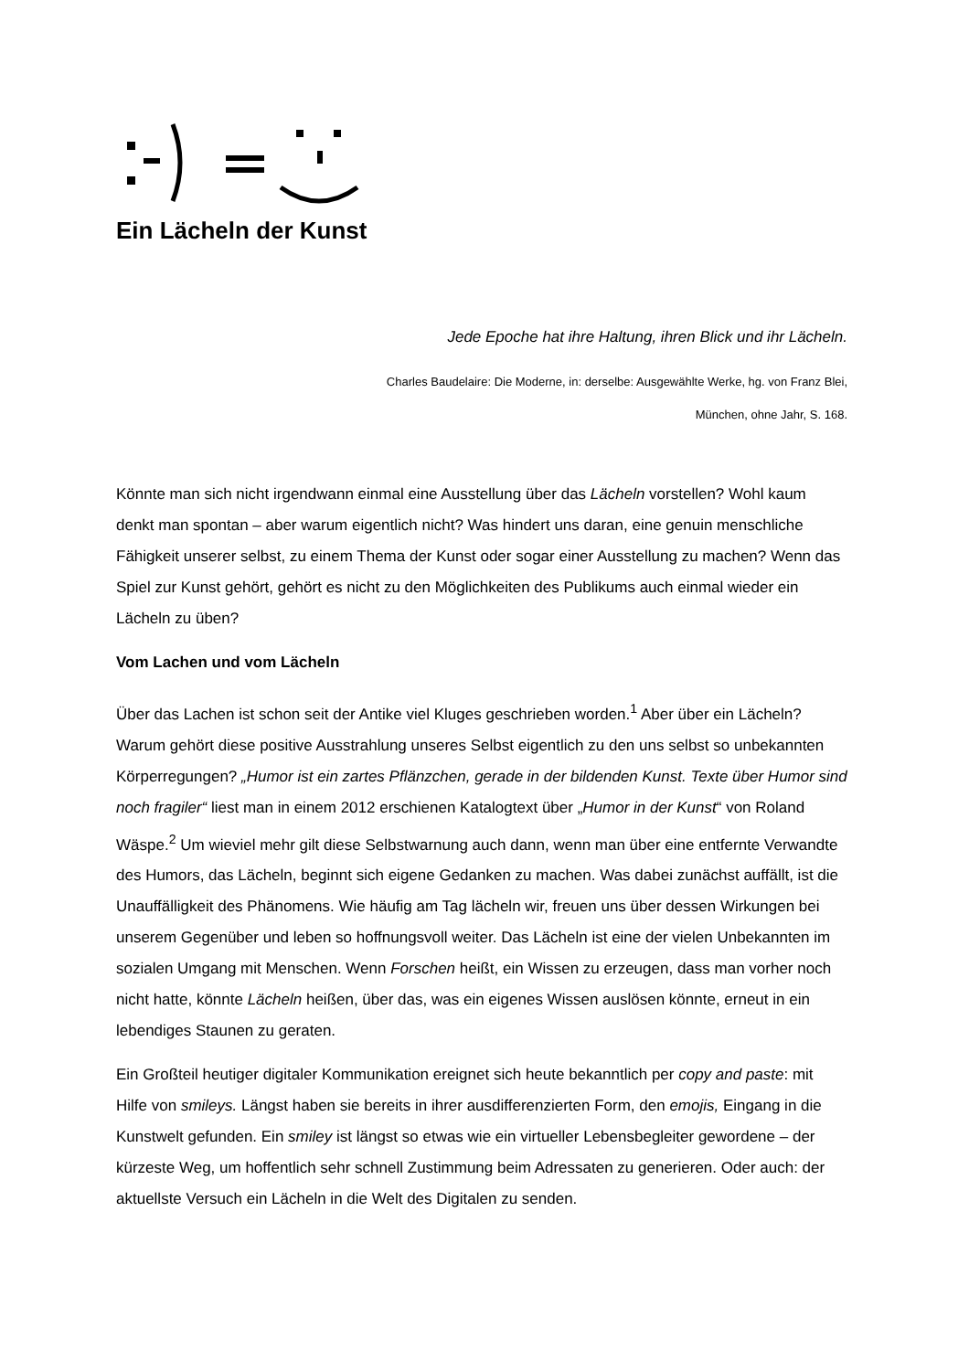Ein Lächeln der Kunst
Jede Epoche hat ihre Haltung, ihren Blick und ihr Lächeln.
Charles Baudelaire: Die Moderne, in: derselbe: Ausgewählte Werke, hg. von Franz Blei,
München, ohne Jahr, S. 168.
Könnte man sich nicht irgendwann einmal eine Ausstellung über das Lächeln vorstellen? Wohl kaum denkt man spontan – aber warum eigentlich nicht? Was hindert uns daran, eine genuin menschliche Fähigkeit unserer selbst, zu einem Thema der Kunst oder sogar einer Ausstellung zu machen? Wenn das Spiel zur Kunst gehört, gehört es nicht zu den Möglichkeiten des Publikums auch einmal wieder ein Lächeln zu üben?
Vom Lachen und vom Lächeln
Über das Lachen ist schon seit der Antike viel Kluges geschrieben worden.<sup>1</sup> Aber über ein Lächeln? Warum gehört diese positive Ausstrahlung unseres Selbst eigentlich zu den uns selbst so unbekannten Körperregungen? „Humor ist ein zartes Pflänzchen, gerade in der bildenden Kunst. Texte über Humor sind noch fragiler“ liest man in einem 2012 erschienen Katalogtext über „Humor in der Kunst“ von Roland Wäspe.<sup>2</sup> Um wieviel mehr gilt diese Selbstwarnung auch dann, wenn man über eine entfernte Verwandte des Humors, das Lächeln, beginnt sich eigene Gedanken zu machen. Was dabei zunächst auffällt, ist die Unauffälligkeit des Phänomens. Wie häufig am Tag lächeln wir, freuen uns über dessen Wirkungen bei unserem Gegenüber und leben so hoffnungsvoll weiter. Das Lächeln ist eine der vielen Unbekannten im sozialen Umgang mit Menschen. Wenn Forschen heißt, ein Wissen zu erzeugen, dass man vorher noch nicht hatte, könnte Lächeln heißen, über das, was ein eigenes Wissen auslösen könnte, erneut in ein lebendiges Staunen zu geraten.
Ein Großteil heutiger digitaler Kommunikation ereignet sich heute bekanntlich per copy and paste: mit Hilfe von smileys. Längst haben sie bereits in ihrer ausdifferenzierten Form, den emojis, Eingang in die Kunstwelt gefunden. Ein smiley ist längst so etwas wie ein virtueller Lebensbegleiter gewordene – der kürzeste Weg, um hoffentlich sehr schnell Zustimmung beim Adressaten zu generieren. Oder auch: der aktuellste Versuch ein Lächeln in die Welt des Digitalen zu senden.